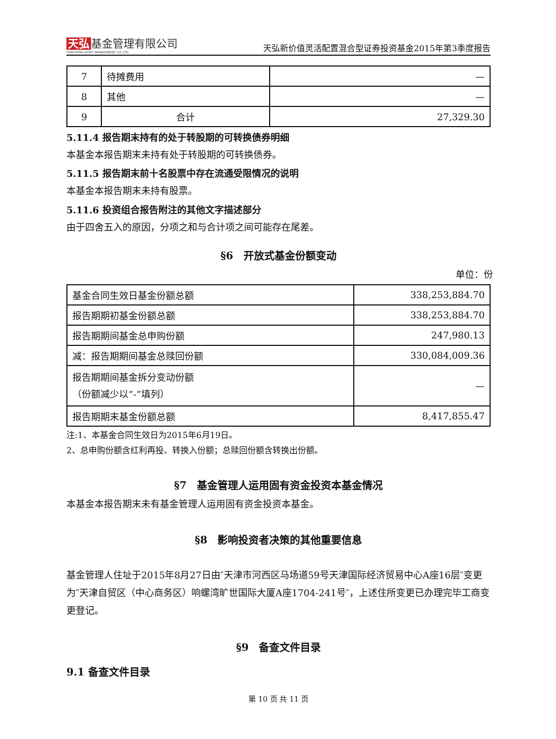天弘 基金管理有限公司
TIAN HONG ASSET MANAGEMENT CO.,LTD.
天弘新价值灵活配置混合型证券投资基金2015年第3季度报告
| 7 | 待摊费用 | — |
| 8 | 其他 | — |
| 9 | 合计 | 27,329.30 |
5.11.4 报告期末持有的处于转股期的可转换债券明细
本基金本报告期末未持有处于转股期的可转换债券。
5.11.5 报告期末前十名股票中存在流通受限情况的说明
本基金本报告期末未持有股票。
5.11.6 投资组合报告附注的其他文字描述部分
由于四舍五入的原因，分项之和与合计项之间可能存在尾差。
§6　开放式基金份额变动
单位：份
| 基金合同生效日基金份额总额 | 338,253,884.70 |
| 报告期期初基金份额总额 | 338,253,884.70 |
| 报告期期间基金总申购份额 | 247,980.13 |
| 减：报告期期间基金总赎回份额 | 330,084,009.36 |
| 报告期期间基金拆分变动份额 （份额减少以“-”填列） | — |
| 报告期期末基金份额总额 | 8,417,855.47 |
注:1、本基金合同生效日为2015年6月19日。
2、总申购份额含红利再投、转换入份额；总赎回份额含转换出份额。
§7　基金管理人运用固有资金投资本基金情况
本基金本报告期末未有基金管理人运用固有资金投资本基金。
§8　影响投资者决策的其他重要信息
基金管理人住址于2015年8月27日由″天津市河西区马场道59号天津国际经济贸易中心A座16层″变更为″天津自贸区（中心商务区）响螺湾旷世国际大厦A座1704-241号″，上述住所变更已办理完毕工商变更登记。
§9　备查文件目录
9.1 备查文件目录
第 10 页 共 11 页